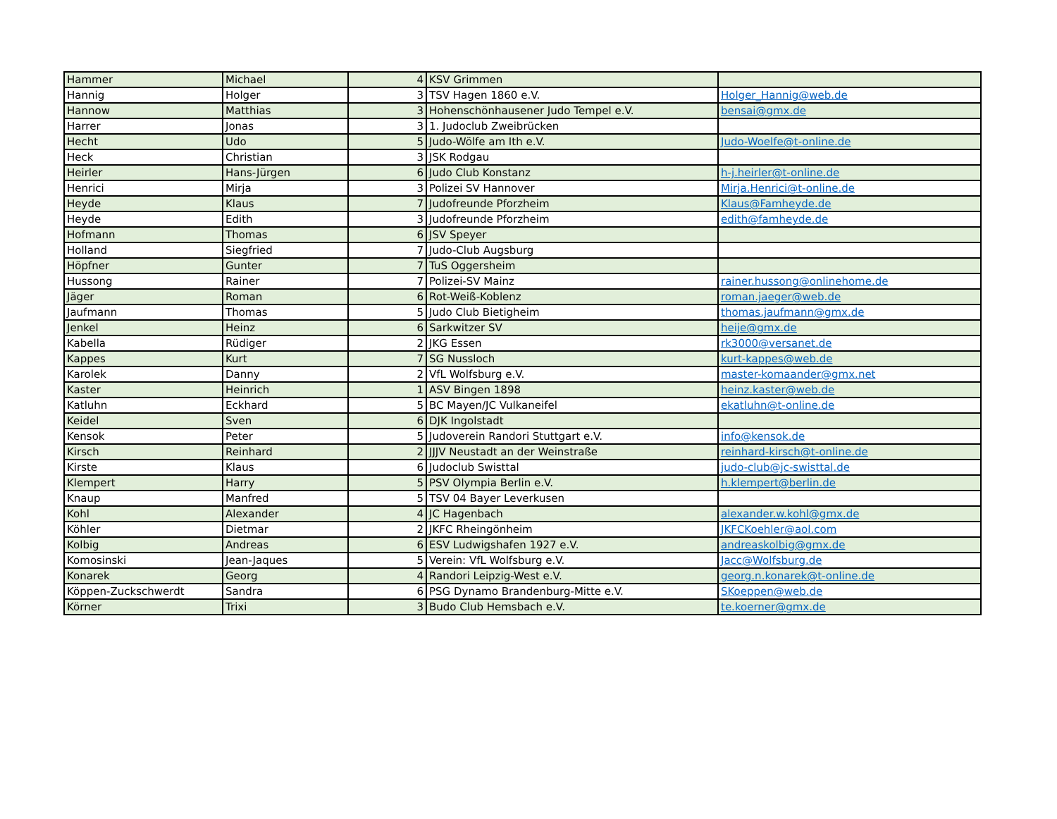| Hammer | Michael | 4 | KSV Grimmen | |
| Hannig | Holger | 3 | TSV Hagen 1860 e.V. | Holger_Hannig@web.de |
| Hannow | Matthias | 3 | Hohenschönhausener Judo Tempel e.V. | bensai@gmx.de |
| Harrer | Jonas | 3 | 1. Judoclub Zweibrücken | |
| Hecht | Udo | 5 | Judo-Wölfe am Ith e.V. | Judo-Woelfe@t-online.de |
| Heck | Christian | 3 | JSK Rodgau | |
| Heirler | Hans-Jürgen | 6 | Judo Club Konstanz | h-j.heirler@t-online.de |
| Henrici | Mirja | 3 | Polizei SV Hannover | Mirja.Henrici@t-online.de |
| Heyde | Klaus | 7 | Judofreunde Pforzheim | Klaus@Famheyde.de |
| Heyde | Edith | 3 | Judofreunde Pforzheim | edith@famheyde.de |
| Hofmann | Thomas | 6 | JSV Speyer | |
| Holland | Siegfried | 7 | Judo-Club Augsburg | |
| Höpfner | Gunter | 7 | TuS Oggersheim | |
| Hussong | Rainer | 7 | Polizei-SV Mainz | rainer.hussong@onlinehome.de |
| Jäger | Roman | 6 | Rot-Weiß-Koblenz | roman.jaeger@web.de |
| Jaufmann | Thomas | 5 | Judo Club Bietigheim | thomas.jaufmann@gmx.de |
| Jenkel | Heinz | 6 | Sarkwitzer SV | heije@gmx.de |
| Kabella | Rüdiger | 2 | JKG Essen | rk3000@versanet.de |
| Kappes | Kurt | 7 | SG Nussloch | kurt-kappes@web.de |
| Karolek | Danny | 2 | VfL Wolfsburg e.V. | master-komaander@gmx.net |
| Kaster | Heinrich | 1 | ASV Bingen 1898 | heinz.kaster@web.de |
| Katluhn | Eckhard | 5 | BC Mayen/JC Vulkaneifel | ekatluhn@t-online.de |
| Keidel | Sven | 6 | DJK Ingolstadt | |
| Kensok | Peter | 5 | Judoverein Randori Stuttgart e.V. | info@kensok.de |
| Kirsch | Reinhard | 2 | JJJV Neustadt an der Weinstraße | reinhard-kirsch@t-online.de |
| Kirste | Klaus | 6 | Judoclub Swisttal | judo-club@jc-swisttal.de |
| Klempert | Harry | 5 | PSV Olympia Berlin e.V. | h.klempert@berlin.de |
| Knaup | Manfred | 5 | TSV 04 Bayer Leverkusen | |
| Kohl | Alexander | 4 | JC Hagenbach | alexander.w.kohl@gmx.de |
| Köhler | Dietmar | 2 | JKFC Rheingönheim | JKFCKoehler@aol.com |
| Kolbig | Andreas | 6 | ESV Ludwigshafen 1927 e.V. | andreaskolbig@gmx.de |
| Komosinski | Jean-Jaques | 5 | Verein: VfL Wolfsburg e.V. | Jacc@Wolfsburg.de |
| Konarek | Georg | 4 | Randori Leipzig-West e.V. | georg.n.konarek@t-online.de |
| Köppen-Zuckschwerdt | Sandra | 6 | PSG Dynamo Brandenburg-Mitte e.V. | SKoeppen@web.de |
| Körner | Trixi | 3 | Budo Club Hemsbach e.V. | te.koerner@gmx.de |